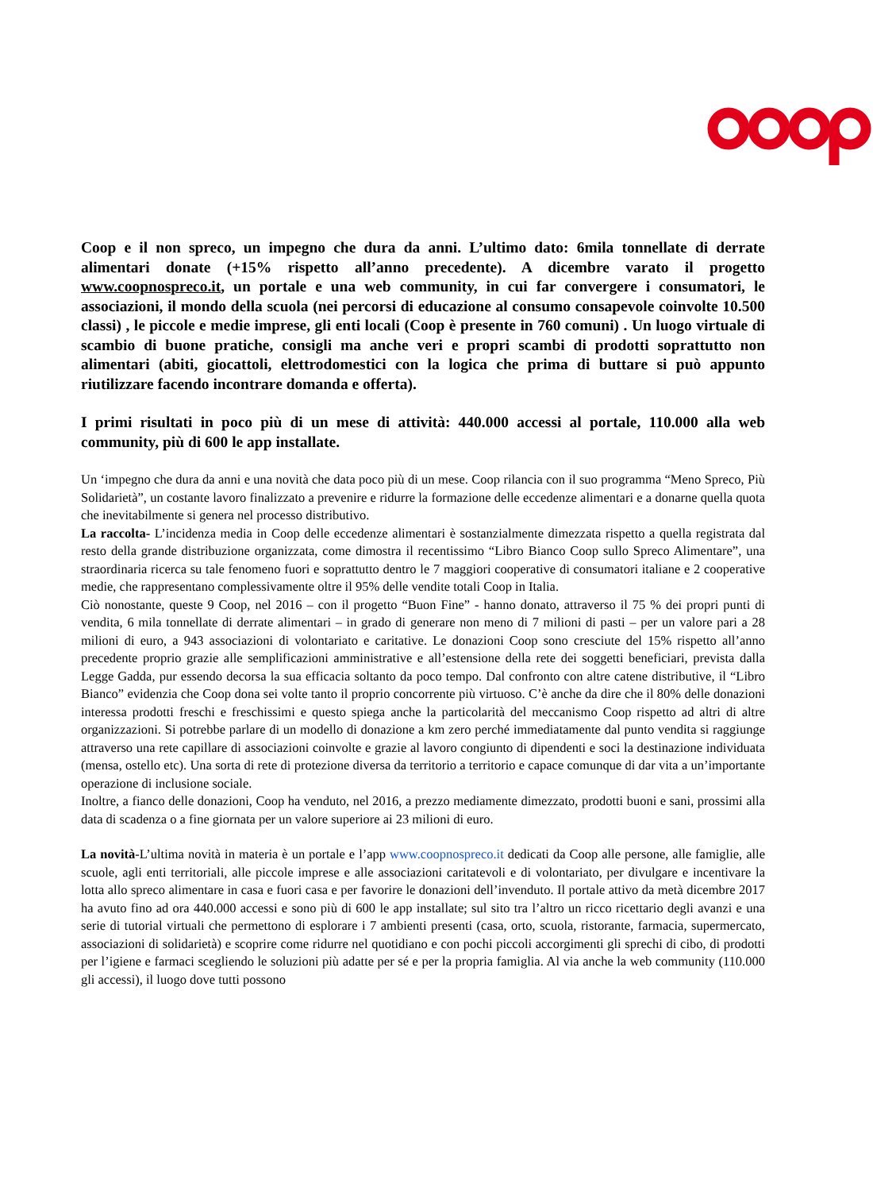Coop e il non spreco, un impegno che dura da anni. L’ultimo dato: 6mila tonnellate di derrate alimentari donate (+15% rispetto all’anno precedente). A dicembre varato il progetto www.coopnospreco.it, un portale e una web community, in cui far convergere i consumatori, le associazioni, il mondo della scuola (nei percorsi di educazione al consumo consapevole coinvolte 10.500 classi) , le piccole e medie imprese, gli enti locali (Coop è presente in 760 comuni) . Un luogo virtuale di scambio di buone pratiche, consigli ma anche veri e propri scambi di prodotti soprattutto non alimentari (abiti, giocattoli, elettrodomestici con la logica che prima di buttare si può appunto riutilizzare facendo incontrare domanda e offerta).
I primi risultati in poco più di un mese di attività: 440.000 accessi al portale, 110.000 alla web community, più di 600 le app installate.
Un ‘impegno che dura da anni e una novità che data poco più di un mese. Coop rilancia con il suo programma “Meno Spreco, Più Solidarietà”, un costante lavoro finalizzato a prevenire e ridurre la formazione delle eccedenze alimentari e a donarne quella quota che inevitabilmente si genera nel processo distributivo.
La raccolta- L’incidenza media in Coop delle eccedenze alimentari è sostanzialmente dimezzata rispetto a quella registrata dal resto della grande distribuzione organizzata, come dimostra il recentissimo “Libro Bianco Coop sullo Spreco Alimentare”, una straordinaria ricerca su tale fenomeno fuori e soprattutto dentro le 7 maggiori cooperative di consumatori italiane e 2 cooperative medie, che rappresentano complessivamente oltre il 95% delle vendite totali Coop in Italia.
Ciò nonostante, queste 9 Coop, nel 2016 – con il progetto “Buon Fine” - hanno donato, attraverso il 75 % dei propri punti di vendita, 6 mila tonnellate di derrate alimentari – in grado di generare non meno di 7 milioni di pasti – per un valore pari a 28 milioni di euro, a 943 associazioni di volontariato e caritative. Le donazioni Coop sono cresciute del 15% rispetto all’anno precedente proprio grazie alle semplificazioni amministrative e all’estensione della rete dei soggetti beneficiari, prevista dalla Legge Gadda, pur essendo decorsa la sua efficacia soltanto da poco tempo. Dal confronto con altre catene distributive, il “Libro Bianco” evidenzia che Coop dona sei volte tanto il proprio concorrente più virtuoso. C’è anche da dire che il 80% delle donazioni interessa prodotti freschi e freschissimi e questo spiega anche la particolarità del meccanismo Coop rispetto ad altri di altre organizzazioni. Si potrebbe parlare di un modello di donazione a km zero perché immediatamente dal punto vendita si raggiunge attraverso una rete capillare di associazioni coinvolte e grazie al lavoro congiunto di dipendenti e soci la destinazione individuata (mensa, ostello etc). Una sorta di rete di protezione diversa da territorio a territorio e capace comunque di dar vita a un’importante operazione di inclusione sociale.
Inoltre, a fianco delle donazioni, Coop ha venduto, nel 2016, a prezzo mediamente dimezzato, prodotti buoni e sani, prossimi alla data di scadenza o a fine giornata per un valore superiore ai 23 milioni di euro.
La novità-L’ultima novità in materia è un portale e l’app www.coopnospreco.it dedicati da Coop alle persone, alle famiglie, alle scuole, agli enti territoriali, alle piccole imprese e alle associazioni caritatevoli e di volontariato, per divulgare e incentivare la lotta allo spreco alimentare in casa e fuori casa e per favorire le donazioni dell’invenduto. Il portale attivo da metà dicembre 2017 ha avuto fino ad ora 440.000 accessi e sono più di 600 le app installate; sul sito tra l’altro un ricco ricettario degli avanzi e una serie di tutorial virtuali che permettono di esplorare i 7 ambienti presenti (casa, orto, scuola, ristorante, farmacia, supermercato, associazioni di solidarietà) e scoprire come ridurre nel quotidiano e con pochi piccoli accorgimenti gli sprechi di cibo, di prodotti per l’igiene e farmaci scegliendo le soluzioni più adatte per sé e per la propria famiglia. Al via anche la web community (110.000 gli accessi), il luogo dove tutti possono